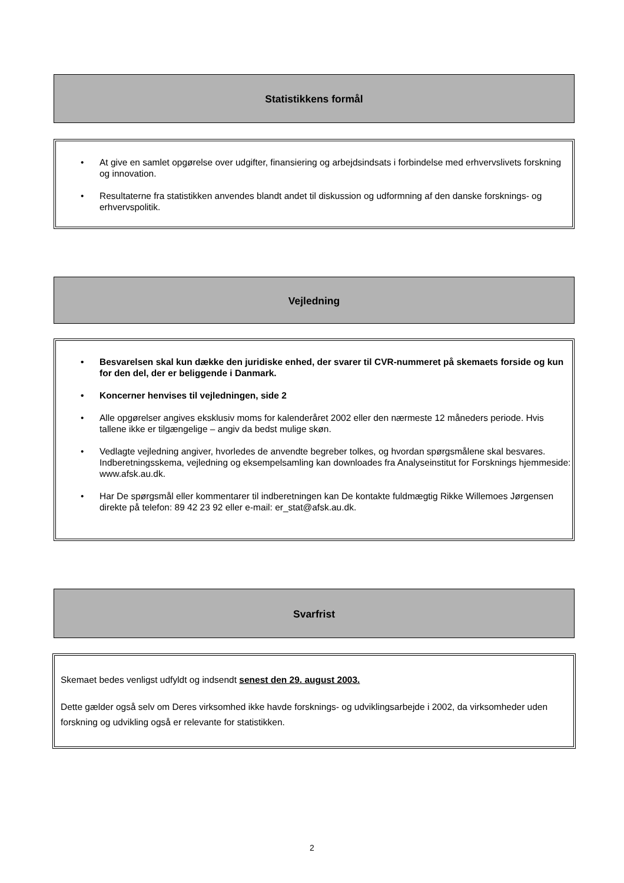Statistikkens formål
• At give en samlet opgørelse over udgifter, finansiering og arbejdsindsats i forbindelse med erhvervslivets forskning og innovation.
• Resultaterne fra statistikken anvendes blandt andet til diskussion og udformning af den danske forsknings- og erhvervspolitik.
Vejledning
• Besvarelsen skal kun dække den juridiske enhed, der svarer til CVR-nummeret på skemaets forside og kun for den del, der er beliggende i Danmark.
• Koncerner henvises til vejledningen, side 2
• Alle opgørelser angives eksklusiv moms for kalenderåret 2002 eller den nærmeste 12 måneders periode. Hvis tallene ikke er tilgængelige – angiv da bedst mulige skøn.
• Vedlagte vejledning angiver, hvorledes de anvendte begreber tolkes, og hvordan spørgsmålene skal besvares. Indberetningsskema, vejledning og eksempelsamling kan downloades fra Analyseinstitut for Forsknings hjemmeside: www.afsk.au.dk.
• Har De spørgsmål eller kommentarer til indberetningen kan De kontakte fuldmægtig Rikke Willemoes Jørgensen direkte på telefon: 89 42 23 92 eller e-mail: er_stat@afsk.au.dk.
Svarfrist
Skemaet bedes venligst udfyldt og indsendt senest den 29. august 2003.
Dette gælder også selv om Deres virksomhed ikke havde forsknings- og udviklingsarbejde i 2002, da virksomheder uden forskning og udvikling også er relevante for statistikken.
2